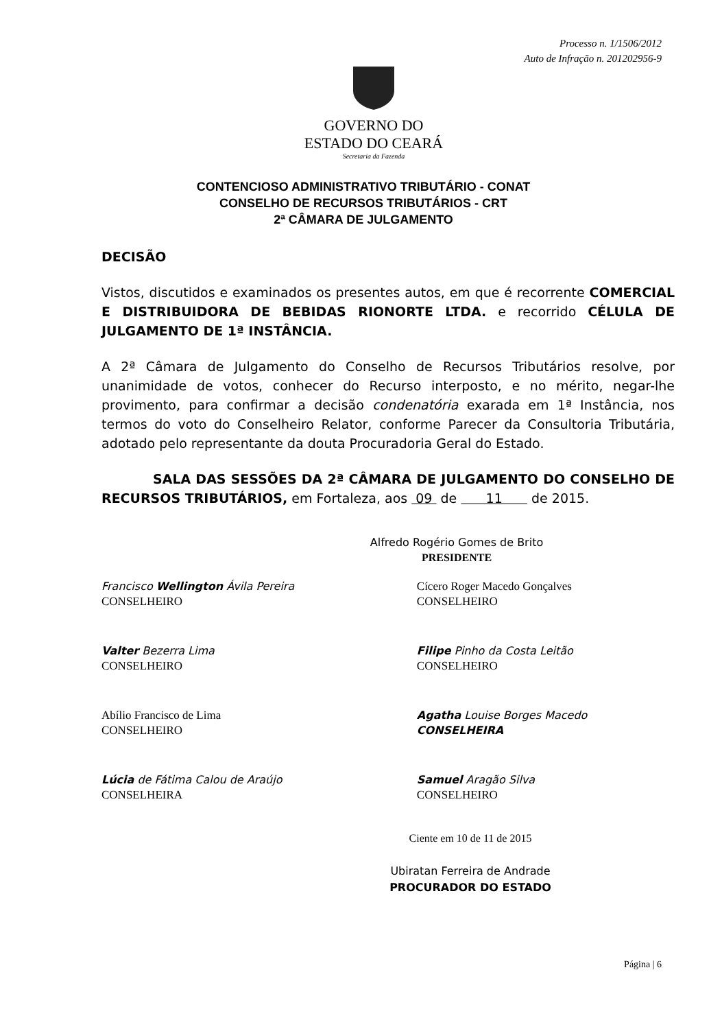Processo n. 1/1506/2012
Auto de Infração n. 201202956-9
GOVERNO DO
ESTADO DO CEARÁ
Secretaria da Fazenda
CONTENCIOSO ADMINISTRATIVO TRIBUTÁRIO - CONAT
CONSELHO DE RECURSOS TRIBUTÁRIOS - CRT
2ª CÂMARA DE JULGAMENTO
DECISÃO
Vistos, discutidos e examinados os presentes autos, em que é recorrente COMERCIAL E DISTRIBUIDORA DE BEBIDAS RIONORTE LTDA. e recorrido CÉLULA DE JULGAMENTO DE 1ª INSTÂNCIA.
A 2ª Câmara de Julgamento do Conselho de Recursos Tributários resolve, por unanimidade de votos, conhecer do Recurso interposto, e no mérito, negar-lhe provimento, para confirmar a decisão condenatória exarada em 1ª Instância, nos termos do voto do Conselheiro Relator, conforme Parecer da Consultoria Tributária, adotado pelo representante da douta Procuradoria Geral do Estado.
SALA DAS SESSÕES DA 2ª CÂMARA DE JULGAMENTO DO CONSELHO DE RECURSOS TRIBUTÁRIOS, em Fortaleza, aos 09 de 11 de 2015.
Alfredo Rogério Gomes de Brito
PRESIDENTE
Francisco Wellington Ávila Pereira
CONSELHEIRO
Cícero Roger Macedo Gonçalves
CONSELHEIRO
Valter Bezerra Lima
CONSELHEIRO
Filipe Pinho da Costa Leitão
CONSELHEIRO
Abílio Francisco de Lima
CONSELHEIRO
Agatha Louise Borges Macedo
CONSELHEIRA
Lúcia de Fátima Calou de Araújo
CONSELHEIRA
Samuel Aragão Silva
CONSELHEIRO
Ciente em 10 de 11 de 2015
Ubiratan Ferreira de Andrade
PROCURADOR DO ESTADO
Página | 6